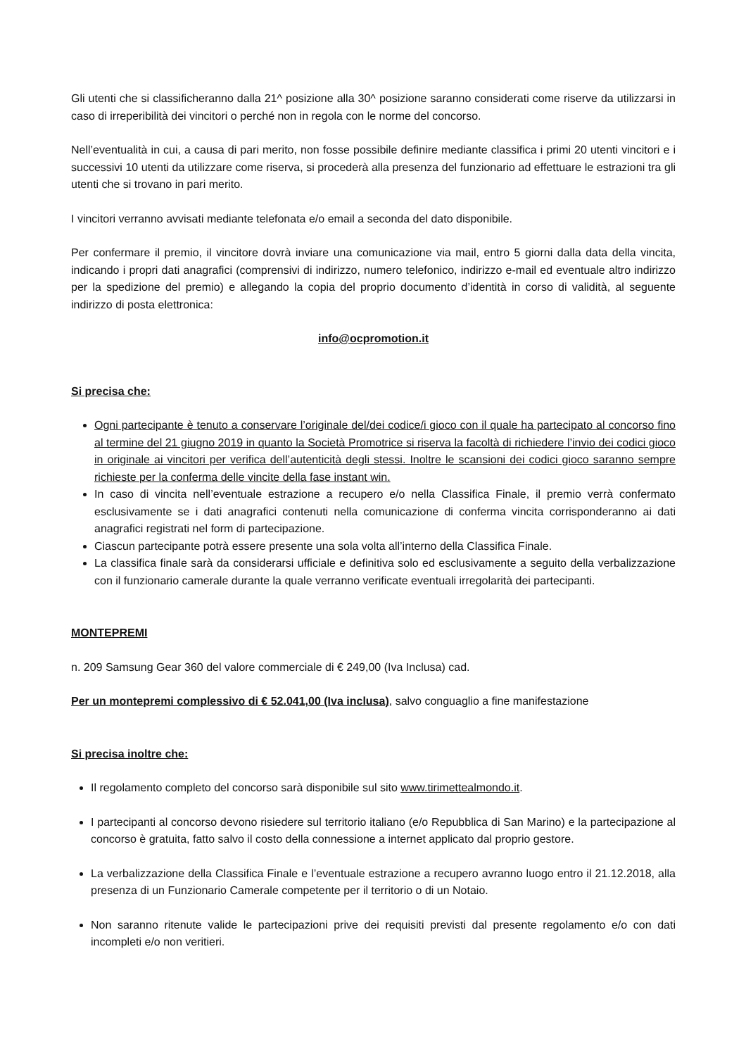Gli utenti che si classificheranno dalla 21^ posizione alla 30^ posizione saranno considerati come riserve da utilizzarsi in caso di irreperibilità dei vincitori o perché non in regola con le norme del concorso.
Nell’eventualità in cui, a causa di pari merito, non fosse possibile definire mediante classifica i primi 20 utenti vincitori e i successivi 10 utenti da utilizzare come riserva, si procederà alla presenza del funzionario ad effettuare le estrazioni tra gli utenti che si trovano in pari merito.
I vincitori verranno avvisati mediante telefonata e/o email a seconda del dato disponibile.
Per confermare il premio, il vincitore dovrà inviare una comunicazione via mail, entro 5 giorni dalla data della vincita, indicando i propri dati anagrafici (comprensivi di indirizzo, numero telefonico, indirizzo e-mail ed eventuale altro indirizzo per la spedizione del premio) e allegando la copia del proprio documento d’identità in corso di validità, al seguente indirizzo di posta elettronica:
info@ocpromotion.it
Si precisa che:
Ogni partecipante è tenuto a conservare l’originale del/dei codice/i gioco con il quale ha partecipato al concorso fino al termine del 21 giugno 2019 in quanto la Società Promotrice si riserva la facoltà di richiedere l’invio dei codici gioco in originale ai vincitori per verifica dell’autenticità degli stessi. Inoltre le scansioni dei codici gioco saranno sempre richieste per la conferma delle vincite della fase instant win.
In caso di vincita nell’eventuale estrazione a recupero e/o nella Classifica Finale, il premio verrà confermato esclusivamente se i dati anagrafici contenuti nella comunicazione di conferma vincita corrisponderanno ai dati anagrafici registrati nel form di partecipazione.
Ciascun partecipante potrà essere presente una sola volta all’interno della Classifica Finale.
La classifica finale sarà da considerarsi ufficiale e definitiva solo ed esclusivamente a seguito della verbalizzazione con il funzionario camerale durante la quale verranno verificate eventuali irregolarità dei partecipanti.
MONTEPREMI
n. 209 Samsung Gear 360 del valore commerciale di € 249,00 (Iva Inclusa) cad.
Per un montepremi complessivo di € 52.041,00 (Iva inclusa), salvo conguaglio a fine manifestazione
Si precisa inoltre che:
Il regolamento completo del concorso sarà disponibile sul sito www.tirimettealmondo.it.
I partecipanti al concorso devono risiedere sul territorio italiano (e/o Repubblica di San Marino) e la partecipazione al concorso è gratuita, fatto salvo il costo della connessione a internet applicato dal proprio gestore.
La verbalizzazione della Classifica Finale e l’eventuale estrazione a recupero avranno luogo entro il 21.12.2018, alla presenza di un Funzionario Camerale competente per il territorio o di un Notaio.
Non saranno ritenute valide le partecipazioni prive dei requisiti previsti dal presente regolamento e/o con dati incompleti e/o non veritieri.